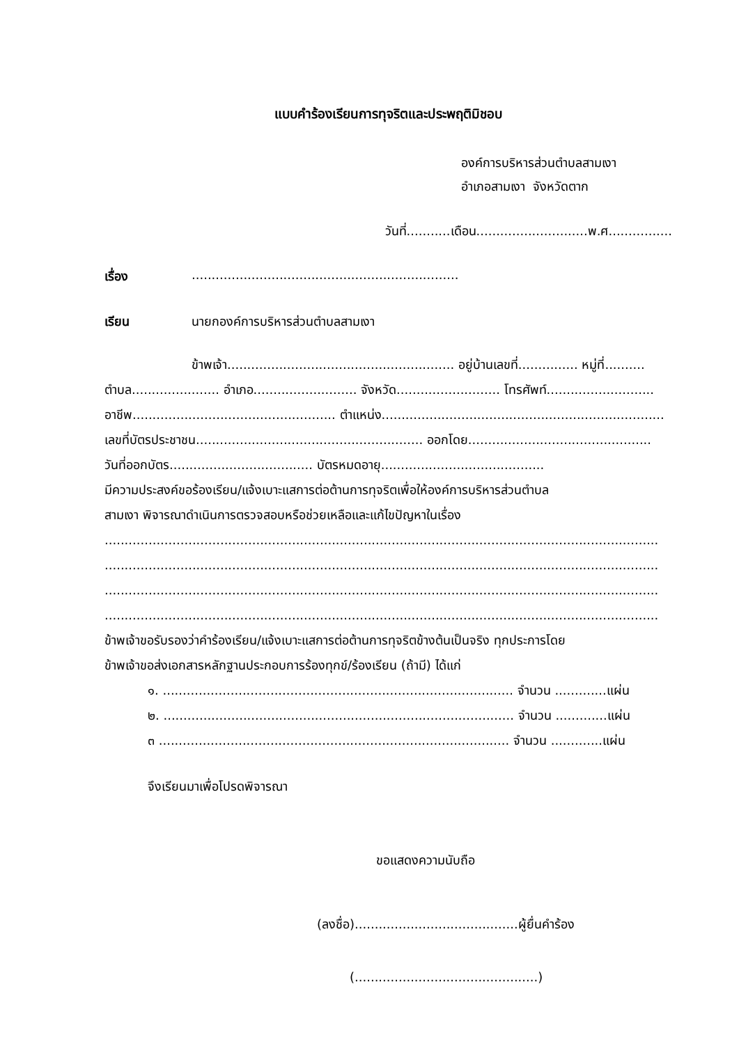แบบคำร้องเรียนการทุจริตและประพฤติมิชอบ
องค์การบริหารส่วนตำบลสามเงา
อำเภอสามเงา จังหวัดตาก
วันที่...........เดือน............................พ.ศ................
เรื่อง...................................................................
เรียน นายกองค์การบริหารส่วนตำบลสามเงา
ข้าพเจ้า......................................................... อยู่บ้านเลขที่............... หมู่ที่..........
ตำบล...................... อำเภอ.......................... จังหวัด.......................... โทรศัพท์...........................
อาชีพ................................................... ตำแหน่ง.......................................................................
เลขที่บัตรประชาชน......................................................... ออกโดย..............................................
วันที่ออกบัตร.................................... บัตรหมดอายุ.........................................
มีความประสงค์ขอร้องเรียน/แจ้งเบาะแสการต่อต้านการทุจริตเพื่อให้องค์การบริหารส่วนตำบล
สามเงา พิจารณาดำเนินการตรวจสอบหรือช่วยเหลือและแก้ไขปัญหาในเรื่อง
...........................................................................................................................................
...........................................................................................................................................
...........................................................................................................................................
...........................................................................................................................................
ข้าพเจ้าขอรับรองว่าคำร้องเรียน/แจ้งเบาะแสการต่อต้านการทุจริตข้างต้นเป็นจริง ทุกประการโดย
ข้าพเจ้าขอส่งเอกสารหลักฐานประกอบการร้องทุกข์/ร้องเรียน (ถ้ามี) ได้แก่
๑. ........................................................................................ จำนวน .............แผ่น
๒. ........................................................................................ จำนวน .............แผ่น
๓ ........................................................................................ จำนวน .............แผ่น
จึงเรียนมาเพื่อโปรดพิจารณา
ขอแสดงความนับถือ
(ลงชื่อ).........................................ผู้ยื่นคำร้อง
(..............................................)